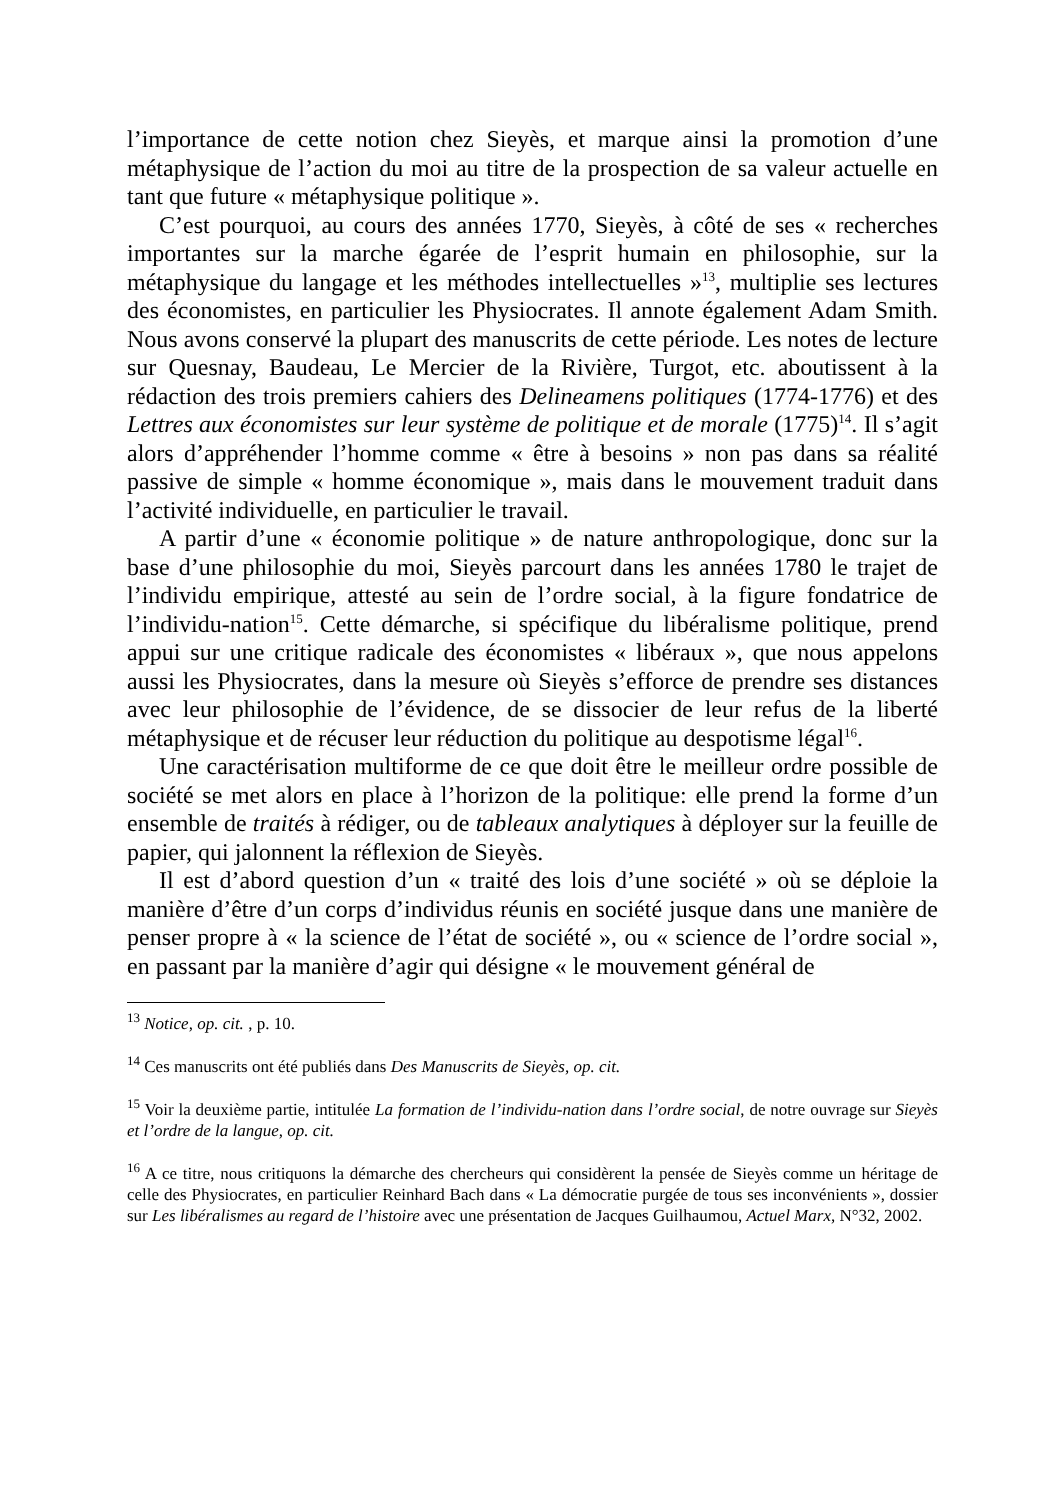l’importance de cette notion chez Sieyès, et marque ainsi la promotion d’une métaphysique de l’action du moi au titre de la prospection de sa valeur actuelle en tant que future « métaphysique politique ».
C’est pourquoi, au cours des années 1770, Sieyès, à côté de ses « recherches importantes sur la marche égarée de l’esprit humain en philosophie, sur la métaphysique du langage et les méthodes intellectuelles »<sup>13</sup>, multiplie ses lectures des économistes, en particulier les Physiocrates. Il annote également Adam Smith. Nous avons conservé la plupart des manuscrits de cette période. Les notes de lecture sur Quesnay, Baudeau, Le Mercier de la Rivière, Turgot, etc. aboutissent à la rédaction des trois premiers cahiers des Delineamens politiques (1774-1776) et des Lettres aux économistes sur leur système de politique et de morale (1775)<sup>14</sup>. Il s’agit alors d’appréhender l’homme comme « être à besoins » non pas dans sa réalité passive de simple « homme économique », mais dans le mouvement traduit dans l’activité individuelle, en particulier le travail.
A partir d’une « économie politique » de nature anthropologique, donc sur la base d’une philosophie du moi, Sieyès parcourt dans les années 1780 le trajet de l’individu empirique, attesté au sein de l’ordre social, à la figure fondatrice de l’individu-nation<sup>15</sup>. Cette démarche, si spécifique du libéralisme politique, prend appui sur une critique radicale des économistes « libéraux », que nous appelons aussi les Physiocrates, dans la mesure où Sieyès s’efforce de prendre ses distances avec leur philosophie de l’évidence, de se dissocier de leur refus de la liberté métaphysique et de récuser leur réduction du politique au despotisme légal<sup>16</sup>.
Une caractérisation multiforme de ce que doit être le meilleur ordre possible de société se met alors en place à l’horizon de la politique: elle prend la forme d’un ensemble de traités à rédiger, ou de tableaux analytiques à déployer sur la feuille de papier, qui jalonnent la réflexion de Sieyès.
Il est d’abord question d’un « traité des lois d’une société » où se déploie la manière d’être d’un corps d’individus réunis en société jusque dans une manière de penser propre à « la science de l’état de société », ou « science de l’ordre social », en passant par la manière d’agir qui désigne « le mouvement général de
<sup>13</sup> Notice, op. cit. , p. 10.
<sup>14</sup> Ces manuscrits ont été publiés dans Des Manuscrits de Sieyès, op. cit.
<sup>15</sup> Voir la deuxième partie, intitulée La formation de l’individu-nation dans l’ordre social, de notre ouvrage sur Sieyès et l’ordre de la langue, op. cit.
<sup>16</sup> A ce titre, nous critiquons la démarche des chercheurs qui considèrent la pensée de Sieyès comme un héritage de celle des Physiocrates, en particulier Reinhard Bach dans « La démocratie purgée de tous ses inconvénients », dossier sur Les libéralismes au regard de l’histoire avec une présentation de Jacques Guilhaumou, Actuel Marx, N°32, 2002.